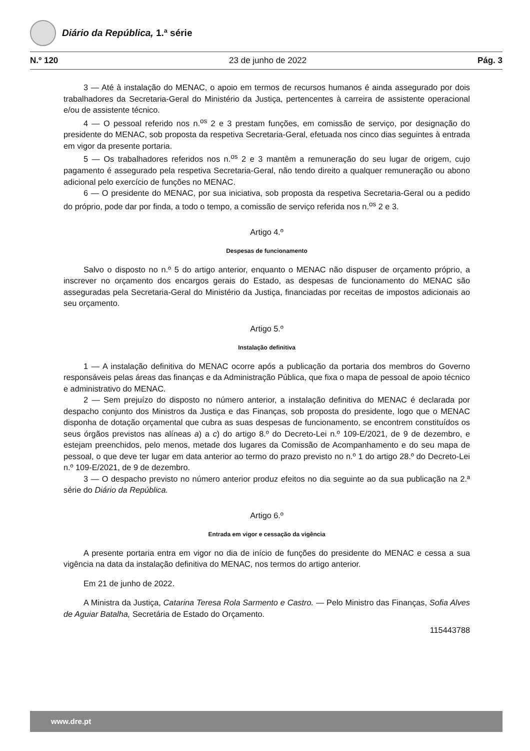Diário da República, 1.ª série
N.º 120 23 de junho de 2022 Pág. 3
3 — Até à instalação do MENAC, o apoio em termos de recursos humanos é ainda assegurado por dois trabalhadores da Secretaria-Geral do Ministério da Justiça, pertencentes à carreira de assistente operacional e/ou de assistente técnico.
4 — O pessoal referido nos n.<sup>os</sup> 2 e 3 prestam funções, em comissão de serviço, por designação do presidente do MENAC, sob proposta da respetiva Secretaria-Geral, efetuada nos cinco dias seguintes à entrada em vigor da presente portaria.
5 — Os trabalhadores referidos nos n.<sup>os</sup> 2 e 3 mantêm a remuneração do seu lugar de origem, cujo pagamento é assegurado pela respetiva Secretaria-Geral, não tendo direito a qualquer remuneração ou abono adicional pelo exercício de funções no MENAC.
6 — O presidente do MENAC, por sua iniciativa, sob proposta da respetiva Secretaria-Geral ou a pedido do próprio, pode dar por finda, a todo o tempo, a comissão de serviço referida nos n.<sup>os</sup> 2 e 3.
Artigo 4.º
Despesas de funcionamento
Salvo o disposto no n.º 5 do artigo anterior, enquanto o MENAC não dispuser de orçamento próprio, a inscrever no orçamento dos encargos gerais do Estado, as despesas de funcionamento do MENAC são asseguradas pela Secretaria-Geral do Ministério da Justiça, financiadas por receitas de impostos adicionais ao seu orçamento.
Artigo 5.º
Instalação definitiva
1 — A instalação definitiva do MENAC ocorre após a publicação da portaria dos membros do Governo responsáveis pelas áreas das finanças e da Administração Pública, que fixa o mapa de pessoal de apoio técnico e administrativo do MENAC.
2 — Sem prejuízo do disposto no número anterior, a instalação definitiva do MENAC é declarada por despacho conjunto dos Ministros da Justiça e das Finanças, sob proposta do presidente, logo que o MENAC disponha de dotação orçamental que cubra as suas despesas de funcionamento, se encontrem constituídos os seus órgãos previstos nas alíneas a) a c) do artigo 8.º do Decreto-Lei n.º 109-E/2021, de 9 de dezembro, e estejam preenchidos, pelo menos, metade dos lugares da Comissão de Acompanhamento e do seu mapa de pessoal, o que deve ter lugar em data anterior ao termo do prazo previsto no n.º 1 do artigo 28.º do Decreto-Lei n.º 109-E/2021, de 9 de dezembro.
3 — O despacho previsto no número anterior produz efeitos no dia seguinte ao da sua publicação na 2.ª série do Diário da República.
Artigo 6.º
Entrada em vigor e cessação da vigência
A presente portaria entra em vigor no dia de início de funções do presidente do MENAC e cessa a sua vigência na data da instalação definitiva do MENAC, nos termos do artigo anterior.
Em 21 de junho de 2022.
A Ministra da Justiça, Catarina Teresa Rola Sarmento e Castro. — Pelo Ministro das Finanças, Sofia Alves de Aguiar Batalha, Secretária de Estado do Orçamento.
115443788
www.dre.pt